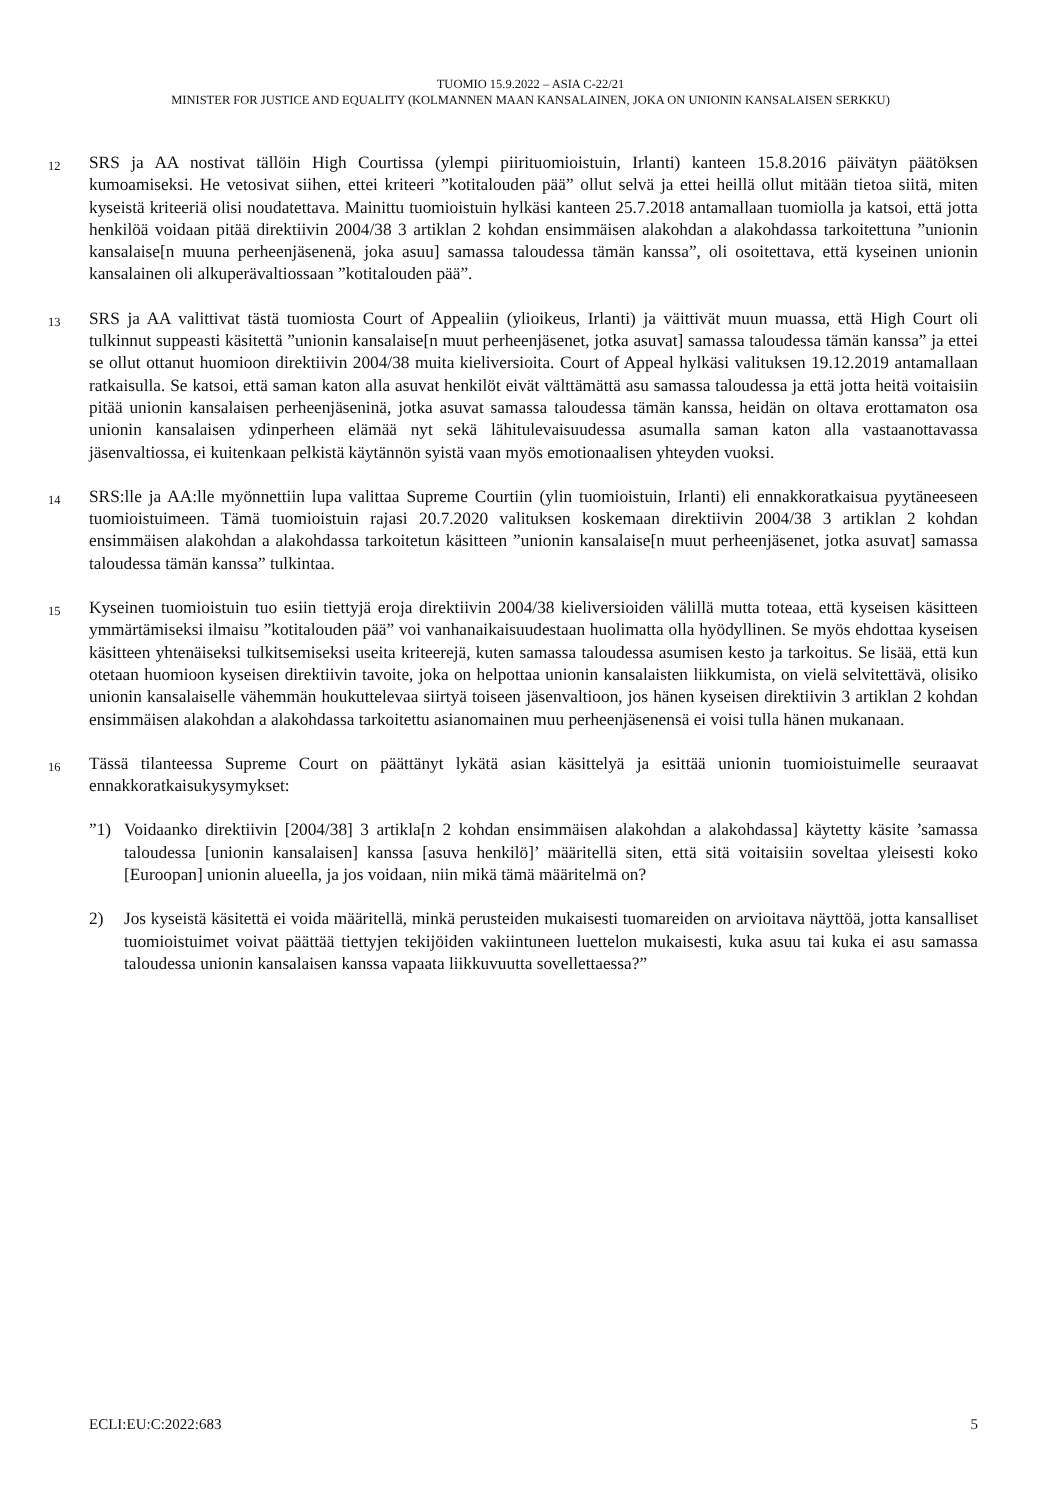TUOMIO 15.9.2022 – ASIA C-22/21
MINISTER FOR JUSTICE AND EQUALITY (KOLMANNEN MAAN KANSALAINEN, JOKA ON UNIONIN KANSALAISEN SERKKU)
12
SRS ja AA nostivat tällöin High Courtissa (ylempi piirituomioistuin, Irlanti) kanteen 15.8.2016 päivätyn päätöksen kumoamiseksi. He vetosivat siihen, ettei kriteeri ”kotitalouden pää” ollut selvä ja ettei heillä ollut mitään tietoa siitä, miten kyseistä kriteeriä olisi noudatettava. Mainittu tuomioistuin hylkäsi kanteen 25.7.2018 antamallaan tuomiolla ja katsoi, että jotta henkilöä voidaan pitää direktiivin 2004/38 3 artiklan 2 kohdan ensimmäisen alakohdan a alakohdassa tarkoitettuna ”unionin kansalaise[n muuna perheenjäsenenä, joka asuu] samassa taloudessa tämän kanssa”, oli osoitettava, että kyseinen unionin kansalainen oli alkuperävaltiossaan ”kotitalouden pää”.
13
SRS ja AA valittivat tästä tuomiosta Court of Appealiin (ylioikeus, Irlanti) ja väittivät muun muassa, että High Court oli tulkinnut suppeasti käsitettä ”unionin kansalaise[n muut perheenjäsenet, jotka asuvat] samassa taloudessa tämän kanssa” ja ettei se ollut ottanut huomioon direktiivin 2004/38 muita kieliversioita. Court of Appeal hylkäsi valituksen 19.12.2019 antamallaan ratkaisulla. Se katsoi, että saman katon alla asuvat henkilöt eivät välttämättä asu samassa taloudessa ja että jotta heitä voitaisiin pitää unionin kansalaisen perheenjäseninä, jotka asuvat samassa taloudessa tämän kanssa, heidän on oltava erottamaton osa unionin kansalaisen ydinperheen elämää nyt sekä lähitulevaisuudessa asumalla saman katon alla vastaanottavassa jäsenvaltiossa, ei kuitenkaan pelkistä käytännön syistä vaan myös emotionaalisen yhteyden vuoksi.
14
SRS:lle ja AA:lle myönnettiin lupa valittaa Supreme Courtiin (ylin tuomioistuin, Irlanti) eli ennakkoratkaisua pyytäneeseen tuomioistuimeen. Tämä tuomioistuin rajasi 20.7.2020 valituksen koskemaan direktiivin 2004/38 3 artiklan 2 kohdan ensimmäisen alakohdan a alakohdassa tarkoitetun käsitteen ”unionin kansalaise[n muut perheenjäsenet, jotka asuvat] samassa taloudessa tämän kanssa” tulkintaa.
15
Kyseinen tuomioistuin tuo esiin tiettyjä eroja direktiivin 2004/38 kieliversioiden välillä mutta toteaa, että kyseisen käsitteen ymmärtämiseksi ilmaisu ”kotitalouden pää” voi vanhanaikaisuudestaan huolimatta olla hyödyllinen. Se myös ehdottaa kyseisen käsitteen yhtenäiseksi tulkitsemiseksi useita kriteerejä, kuten samassa taloudessa asumisen kesto ja tarkoitus. Se lisää, että kun otetaan huomioon kyseisen direktiivin tavoite, joka on helpottaa unionin kansalaisten liikkumista, on vielä selvitettävä, olisiko unionin kansalaiselle vähemmän houkuttelevaa siirtyä toiseen jäsenvaltioon, jos hänen kyseisen direktiivin 3 artiklan 2 kohdan ensimmäisen alakohdan a alakohdassa tarkoitettu asianomainen muu perheenjäsenensä ei voisi tulla hänen mukanaan.
16
Tässä tilanteessa Supreme Court on päättänyt lykätä asian käsittelyä ja esittää unionin tuomioistuimelle seuraavat ennakkoratkaisukysymykset:
”1) Voidaanko direktiivin [2004/38] 3 artikla[n 2 kohdan ensimmäisen alakohdan a alakohdassa] käytetty käsite ’samassa taloudessa [unionin kansalaisen] kanssa [asuva henkilö]’ määritellä siten, että sitä voitaisiin soveltaa yleisesti koko [Euroopan] unionin alueella, ja jos voidaan, niin mikä tämä määritelmä on?
2) Jos kyseistä käsitettä ei voida määritellä, minkä perusteiden mukaisesti tuomareiden on arvioitava näyttöä, jotta kansalliset tuomioistuimet voivat päättää tiettyjen tekijöiden vakiintuneen luettelon mukaisesti, kuka asuu tai kuka ei asu samassa taloudessa unionin kansalaisen kanssa vapaata liikkuvuutta sovellettaessa?”
ECLI:EU:C:2022:683 5